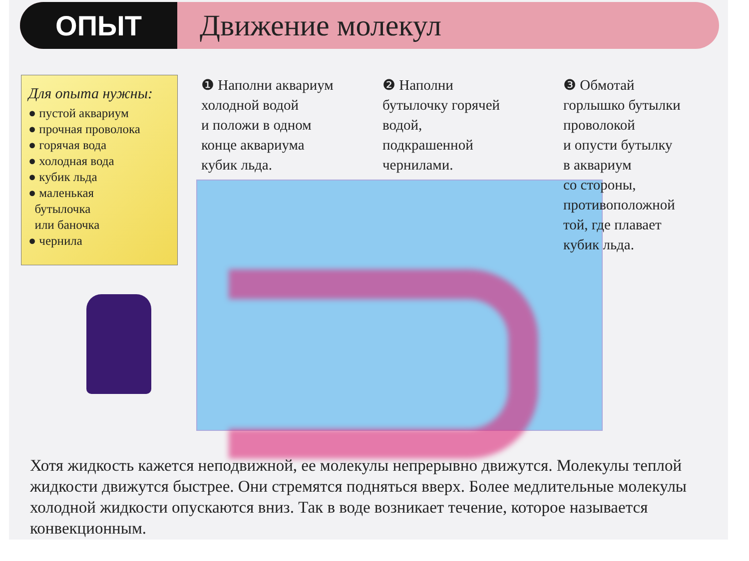ОПЫТ Движение молекул
Для опыта нужны:
● пустой аквариум
● прочная проволока
● горячая вода
● холодная вода
● кубик льда
● маленькая
бутылочка
или баночка
● чернила
❶ Наполни аквариум
холодной водой
и положи в одном
конце аквариума
кубик льда.
❷ Наполни
бутылочку горячей
водой,
подкрашенной
чернилами.
❸ Обмотай
горлышко бутылки
проволокой
и опусти бутылку
в аквариум
со стороны,
противоположной
той, где плавает
кубик льда.
Хотя жидкость кажется неподвижной, ее молекулы непрерывно движутся. Молекулы теплой жидкости движутся быстрее. Они стремятся подняться вверх. Более медлительные молекулы холодной жидкости опускаются вниз. Так в воде возникает течение, которое называется конвекционным.